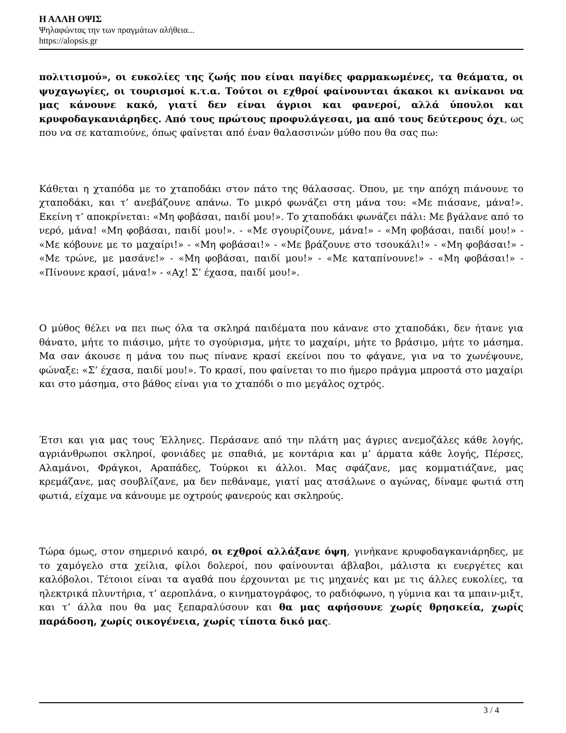Η ΑΛΛΗ ΟΨΙΣ
Ψηλαφώντας την των πραγμάτων αλήθεια...
https://alopsis.gr
πολιτισμού», οι ευκολίες της ζωής που είναι παγίδες φαρμακωμένες, τα θεάματα, οι ψυχαγωγίες, οι τουρισμοί κ.τ.α. Τούτοι οι εχθροί φαίνουνται άκακοι κι ανίκανοι να μας κάνουνε κακό, γιατί δεν είναι άγριοι και φανεροί, αλλά ύπουλοι και κρυφοδαγκανιάρηδες. Από τους πρώτους προφυλάγεσαι, μα από τους δεύτερους όχι, ως που να σε καταπιούνε, όπως φαίνεται από έναν θαλασσινών μύθο που θα σας πω:
Κάθεται η χταπόδα με το χταποδάκι στον πάτο της θάλασσας. Όπου, με την απόχη πιάνουνε το χταποδάκι, και τ’ ανεβάζουνε απάνω. Το μικρό φωνάζει στη μάνα του: «Με πιάσανε, μάνα!». Εκείνη τ’ αποκρίνεται: «Μη φοβάσαι, παιδί μου!». Το χταποδάκι φωνάζει πάλι: Με βγάλανε από το νερό, μάνα! «Μη φοβάσαι, παιδί μου!». - «Με σγουρίζουνε, μάνα!» - «Μη φοβάσαι, παιδί μου!» - «Με κόβουνε με το μαχαίρι!» - «Μη φοβάσαι!» - «Με βράζουνε στο τσουκάλι!» - «Μη φοβάσαι!» - «Με τρώνε, με μασάνε!» - «Μη φοβάσαι, παιδί μου!» - «Με καταπίνουνε!» - «Μη φοβάσαι!» - «Πίνουνε κρασί, μάνα!» - «Αχ! Σ’ έχασα, παιδί μου!».
Ο μύθος θέλει να πει πως όλα τα σκληρά παιδέματα που κάνανε στο χταποδάκι, δεν ήτανε για θάνατο, μήτε το πιάσιμο, μήτε το σγούρισμα, μήτε το μαχαίρι, μήτε το βράσιμο, μήτε το μάσημα. Μα σαν άκουσε η μάνα του πως πίνανε κρασί εκείνοι που το φάγανε, για να το χωνέψουνε, φώναξε: «Σ’ έχασα, παιδί μου!». Το κρασί, που φαίνεται το πιο ήμερο πράγμα μπροστά στο μαχαίρι και στο μάσημα, στο βάθος είναι για το χταπόδι ο πιο μεγάλος οχτρός.
Έτσι και για μας τους Έλληνες. Περάσανε από την πλάτη μας άγριες ανεμοζάλες κάθε λογής, αγριάνθρωποι σκληροί, φονιάδες με σπαθιά, με κοντάρια και μ’ άρματα κάθε λογής, Πέρσες, Αλαμάνοι, Φράγκοι, Αραπάδες, Τούρκοι κι άλλοι. Μας σφάζανε, μας κομματιάζανε, μας κρεμάζανε, μας σουβλίζανε, μα δεν πεθάναμε, γιατί μας ατσάλωνε ο αγώνας, δίναμε φωτιά στη φωτιά, είχαμε να κάνουμε με οχτρούς φανερούς και σκληρούς.
Τώρα όμως, στον σημερινό καιρό, οι εχθροί αλλάξανε όψη, γινήκανε κρυφοδαγκανιάρηδες, με το χαμόγελο στα χείλια, φίλοι δολεροί, που φαίνουνται άβλαβοι, μάλιστα κι ευεργέτες και καλόβολοι. Τέτοιοι είναι τα αγαθά που έρχουνται με τις μηχανές και με τις άλλες ευκολίες, τα ηλεκτρικά πλυντήρια, τ’ αεροπλάνα, ο κινηματογράφος, το ραδιόφωνο, η γύμνια και τα μπαιν-μιξτ, και τ’ άλλα που θα μας ξεπαραλύσουν και θα μας αφήσουνε χωρίς θρησκεία, χωρίς παράδοση, χωρίς οικογένεια, χωρίς τίποτα δικό μας.
3 / 4